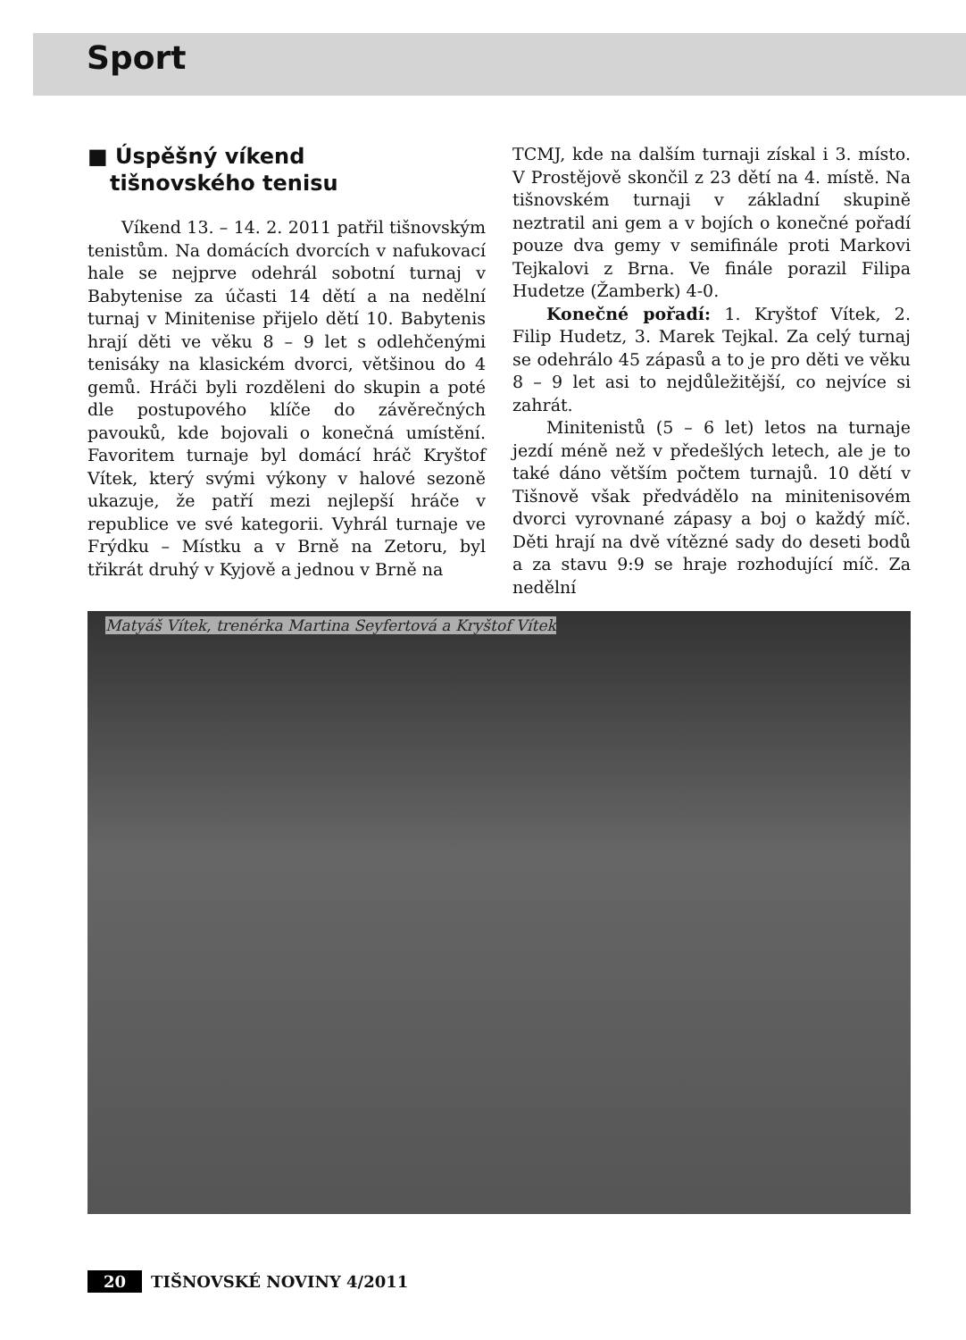Sport
■ Úspěšný víkend
tišnovského tenisu
Víkend 13. – 14. 2. 2011 patřil tišnovským tenistům. Na domácích dvorcích v nafukovací hale se nejprve odehrál sobotní turnaj v Babytenise za účasti 14 dětí a na nedělní turnaj v Minitenise přijelo dětí 10. Babytenis hrají děti ve věku 8 – 9 let s odlehčenými tenisáky na klasickém dvorci, většinou do 4 gemů. Hráči byli rozděleni do skupin a poté dle postupového klíče do závěrečných pavouků, kde bojovali o konečná umístění. Favoritem turnaje byl domácí hráč Kryštof Vítek, který svými výkony v halové sezoně ukazuje, že patří mezi nejlepší hráče v republice ve své kategorii. Vyhrál turnaje ve Frýdku – Místku a v Brně na Zetoru, byl třikrát druhý v Kyjově a jednou v Brně na
TCMJ, kde na dalším turnaji získal i 3. místo. V Prostějově skončil z 23 dětí na 4. místě. Na tišnovském turnaji v základní skupině neztratil ani gem a v bojích o konečné pořadí pouze dva gemy v semifinále proti Markovi Tejkalovi z Brna. Ve finále porazil Filipa Hudetze (Žamberk) 4-0.
Konečné pořadí: 1. Kryštof Vítek, 2. Filip Hudetz, 3. Marek Tejkal. Za celý turnaj se odehrálo 45 zápasů a to je pro děti ve věku 8 – 9 let asi to nejdůležitější, co nejvíce si zahrát.
Minitenistů (5 – 6 let) letos na turnaje jezdí méně než v předešlých letech, ale je to také dáno větším počtem turnajů. 10 dětí v Tišnově však předvádělo na minitenisovém dvorci vyrovnané zápasy a boj o každý míč. Děti hrají na dvě vítězné sady do deseti bodů a za stavu 9:9 se hraje rozhodující míč. Za nedělní
Matyáš Vítek, trenérka Martina Seyfertová a Kryštof Vítek
20 TIŠNOVSKÉ NOVINY 4/2011